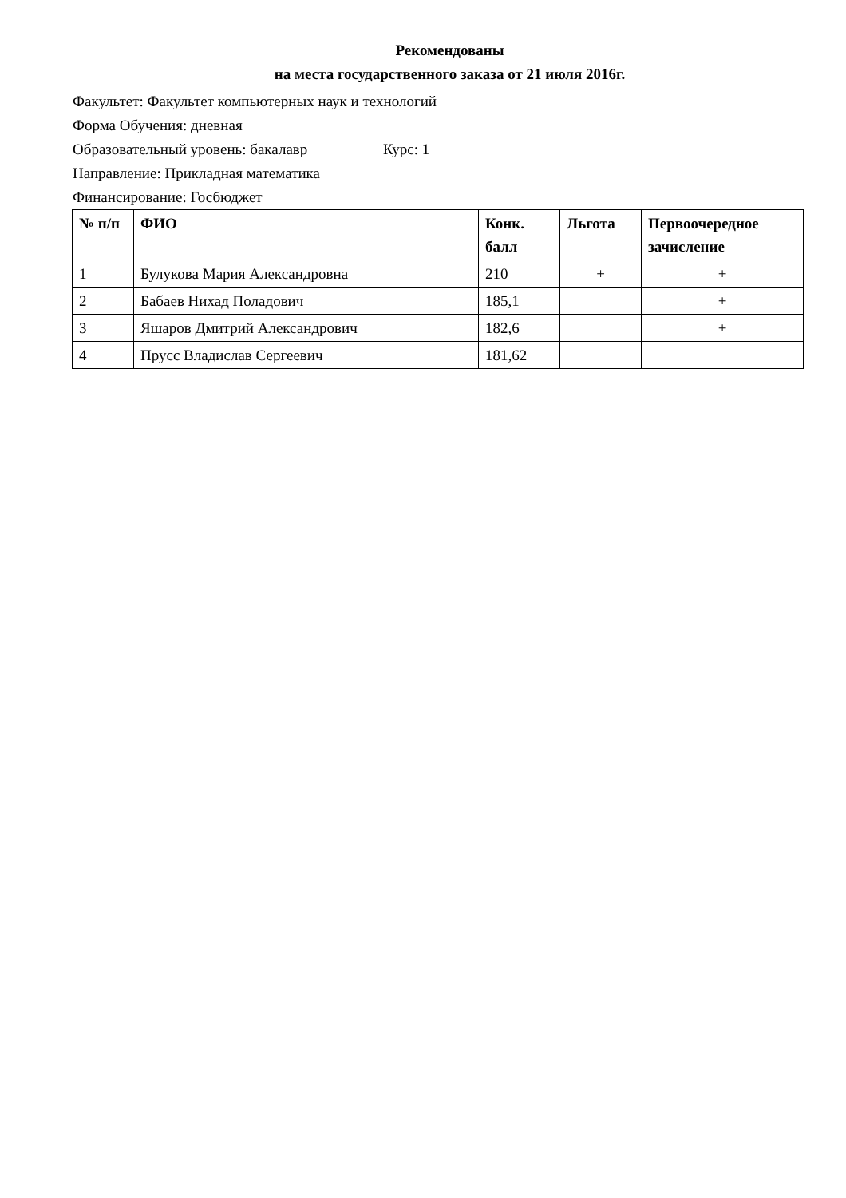Рекомендованы
на места государственного заказа от 21 июля 2016г.
Факультет: Факультет компьютерных наук и технологий
Форма Обучения: дневная
Образовательный уровень: бакалавр Курс: 1
Направление: Прикладная математика
Финансирование: Госбюджет
| № п/п | ФИО | Конк. балл | Льгота | Первоочередное зачисление |
| --- | --- | --- | --- | --- |
| 1 | Булукова Мария Александровна | 210 | + | + |
| 2 | Бабаев Нихад Поладович | 185,1 | | + |
| 3 | Яшаров Дмитрий Александрович | 182,6 | | + |
| 4 | Прусс Владислав Сергеевич | 181,62 | | |